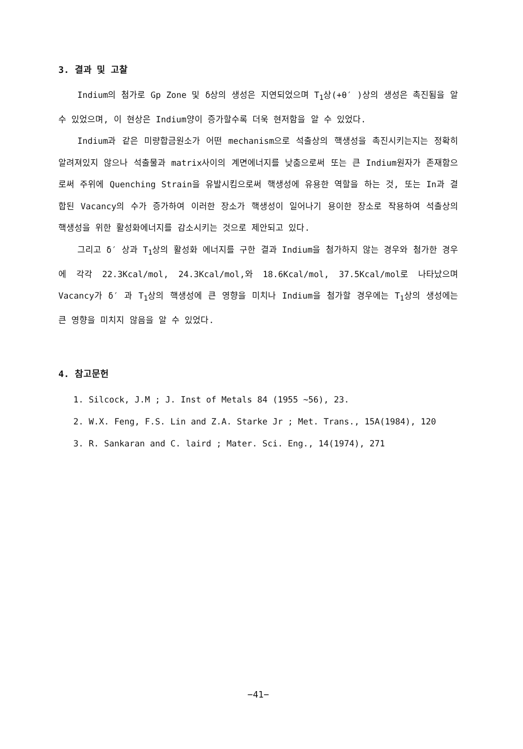3. 결과 및 고찰
Indium의 첨가로 Gp Zone 및 δ상의 생성은 지연되었으며 T<sub>1</sub>상(+θ′ )상의 생성은 촉진됨을 알 수 있었으며, 이 현상은 Indium양이 증가할수록 더욱 현저함을 알 수 있었다.
Indium과 같은 미량합금원소가 어떤 mechanism으로 석출상의 핵생성을 촉진시키는지는 정확히 알려져있지 않으나 석출물과 matrix사이의 계면에너지를 낮춤으로써 또는 큰 Indium원자가 존재함으로써 주위에 Quenching Strain을 유발시킴으로써 핵생성에 유용한 역할을 하는 것, 또는 In과 결합된 Vacancy의 수가 증가하여 이러한 장소가 핵생성이 일어나기 용이한 장소로 작용하여 석출상의 핵생성을 위한 활성화에너지를 감소시키는 것으로 제안되고 있다.
그리고 δ′ 상과 T<sub>1</sub>상의 활성화 에너지를 구한 결과 Indium을 첨가하지 않는 경우와 첨가한 경우에 각각 22.3Kcal/mol, 24.3Kcal/mol,와 18.6Kcal/mol, 37.5Kcal/mol로 나타났으며 Vacancy가 δ′ 과 T<sub>1</sub>상의 핵생성에 큰 영향을 미치나 Indium을 첨가할 경우에는 T<sub>1</sub>상의 생성에는 큰 영향을 미치지 않음을 알 수 있었다.
4. 참고문헌
1. Silcock, J.M ; J. Inst of Metals 84 (1955 ∼56), 23.
2. W.X. Feng, F.S. Lin and Z.A. Starke Jr ; Met. Trans., 15A(1984), 120
3. R. Sankaran and C. laird ; Mater. Sci. Eng., 14(1974), 271
−41−